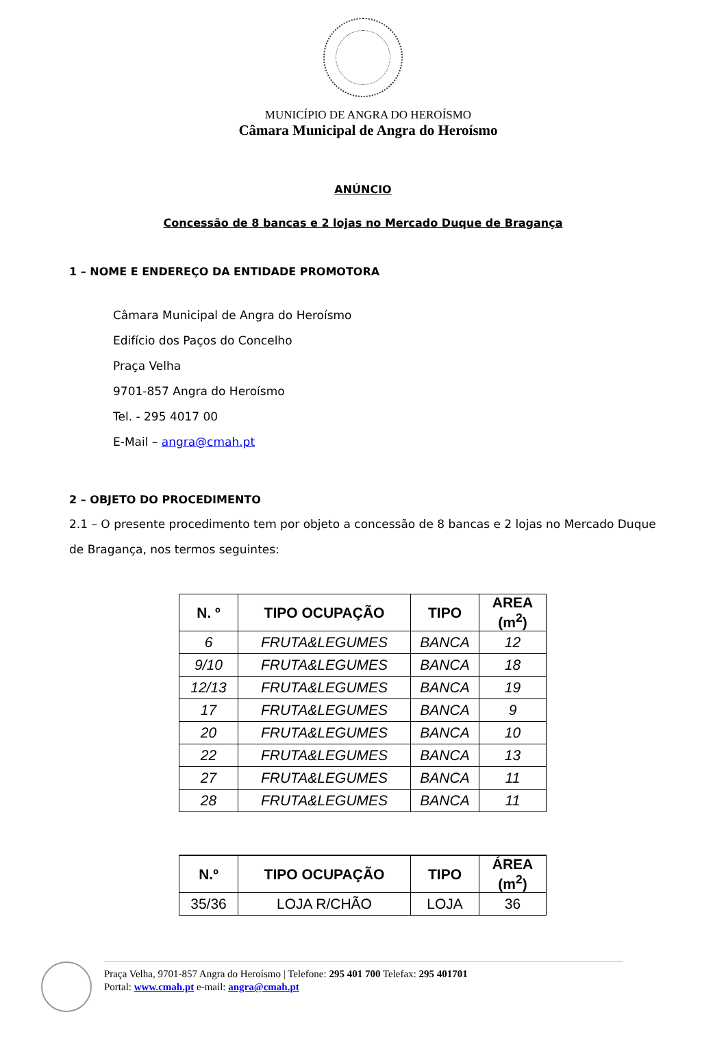MUNICÍPIO DE ANGRA DO HEROÍSMO
Câmara Municipal de Angra do Heroísmo
ANÚNCIO
Concessão de 8 bancas e 2 lojas no Mercado Duque de Bragança
1 – NOME E ENDEREÇO DA ENTIDADE PROMOTORA
Câmara Municipal de Angra do Heroísmo
Edifício dos Paços do Concelho
Praça Velha
9701-857 Angra do Heroísmo
Tel. - 295 4017 00
E-Mail – angra@cmah.pt
2 – OBJETO DO PROCEDIMENTO
2.1 – O presente procedimento tem por objeto a concessão de 8 bancas e 2 lojas no Mercado Duque de Bragança, nos termos seguintes:
| N. º | TIPO OCUPAÇÃO | TIPO | AREA (m<sup>2</sup>) |
| --- | --- | --- | --- |
| 6 | FRUTA&LEGUMES | BANCA | 12 |
| 9/10 | FRUTA&LEGUMES | BANCA | 18 |
| 12/13 | FRUTA&LEGUMES | BANCA | 19 |
| 17 | FRUTA&LEGUMES | BANCA | 9 |
| 20 | FRUTA&LEGUMES | BANCA | 10 |
| 22 | FRUTA&LEGUMES | BANCA | 13 |
| 27 | FRUTA&LEGUMES | BANCA | 11 |
| 28 | FRUTA&LEGUMES | BANCA | 11 |
| N.º | TIPO OCUPAÇÃO | TIPO | ÁREA (m<sup>2</sup>) |
| --- | --- | --- | --- |
| 35/36 | LOJA R/CHÃO | LOJA | 36 |
Praça Velha, 9701-857 Angra do Heroísmo | Telefone: 295 401 700 Telefax: 295 401701
Portal: www.cmah.pt e-mail: angra@cmah.pt